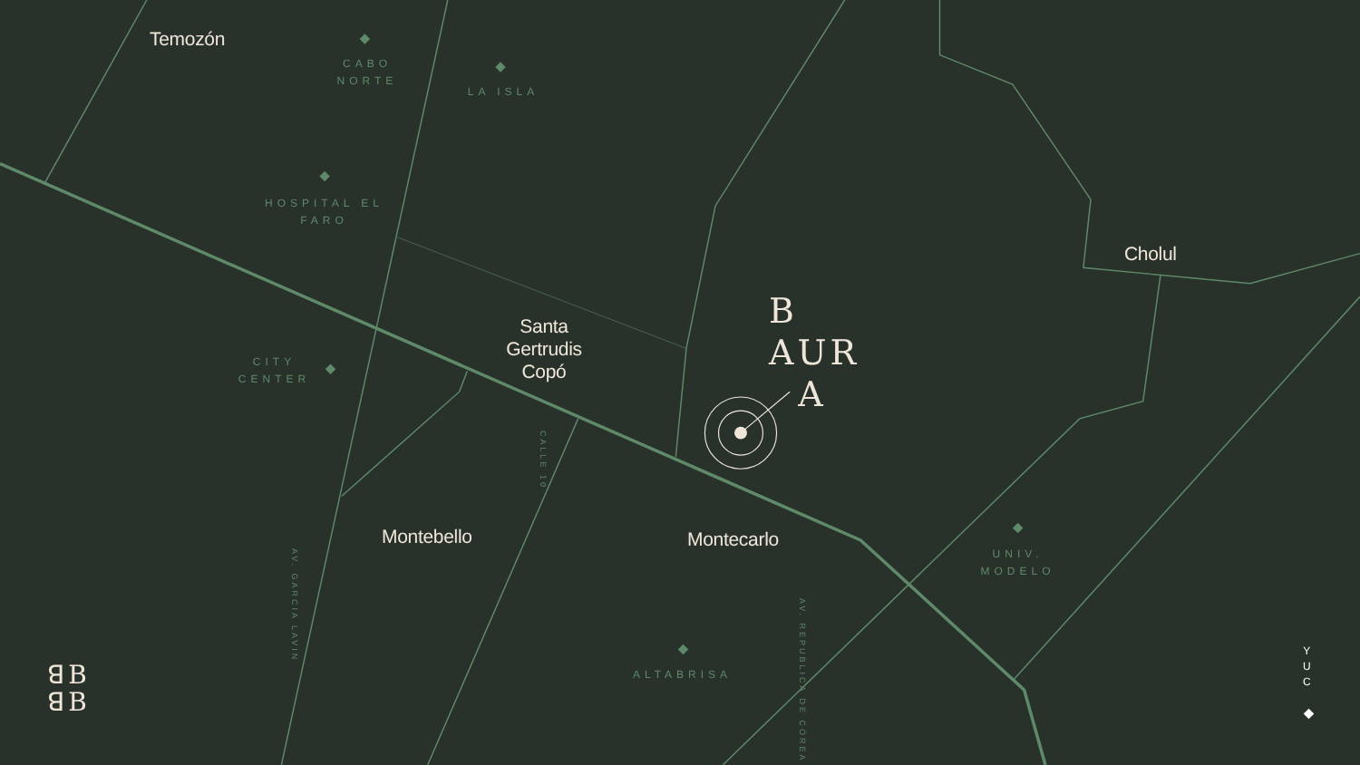Temozón
CABO NORTE
LA ISLA
HOSPITAL EL FARO
Cholul
B
AUR
A
Santa Gertrudis Copó
CITY CENTER
CALLE 10
Montebello
Montecarlo
UNIV. MODELO
AV. GARCIA LAVIN
ALTABRISA
AV. REPUBLICA DE COREA
Y
U
C
ꓭB
ꓭB